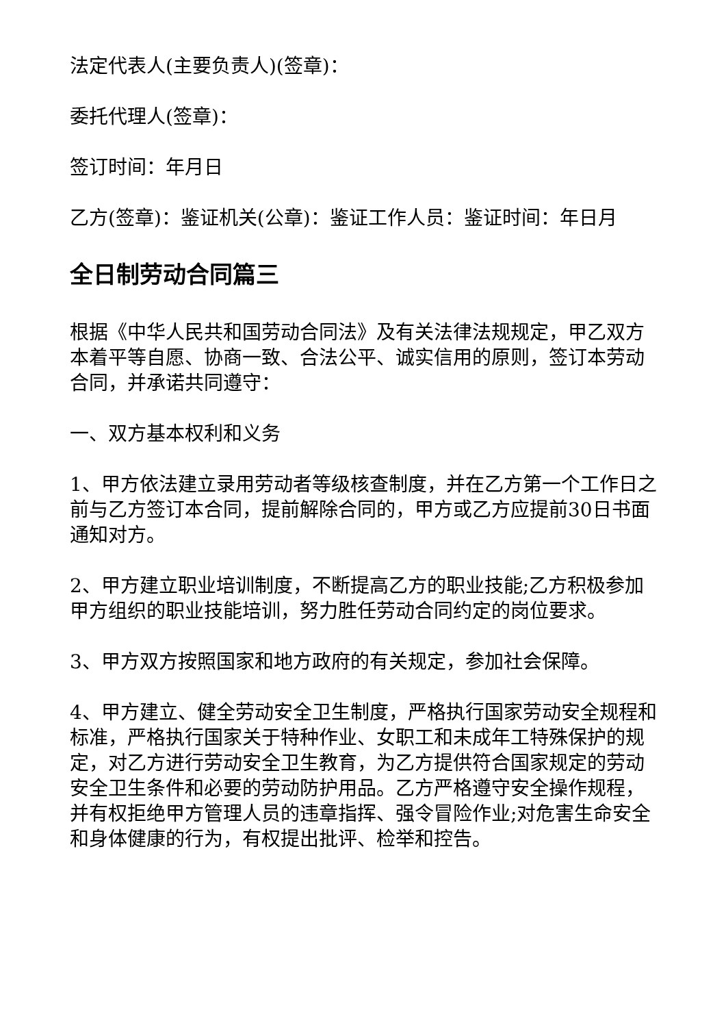法定代表人(主要负责人)(签章)：
委托代理人(签章)：
签订时间：年月日
乙方(签章)：鉴证机关(公章)：鉴证工作人员：鉴证时间：年日月
全日制劳动合同篇三
根据《中华人民共和国劳动合同法》及有关法律法规规定，甲乙双方本着平等自愿、协商一致、合法公平、诚实信用的原则，签订本劳动合同，并承诺共同遵守：
一、双方基本权利和义务
1、甲方依法建立录用劳动者等级核查制度，并在乙方第一个工作日之前与乙方签订本合同，提前解除合同的，甲方或乙方应提前30日书面通知对方。
2、甲方建立职业培训制度，不断提高乙方的职业技能;乙方积极参加甲方组织的职业技能培训，努力胜任劳动合同约定的岗位要求。
3、甲方双方按照国家和地方政府的有关规定，参加社会保障。
4、甲方建立、健全劳动安全卫生制度，严格执行国家劳动安全规程和标准，严格执行国家关于特种作业、女职工和未成年工特殊保护的规定，对乙方进行劳动安全卫生教育，为乙方提供符合国家规定的劳动安全卫生条件和必要的劳动防护用品。乙方严格遵守安全操作规程，并有权拒绝甲方管理人员的违章指挥、强令冒险作业;对危害生命安全和身体健康的行为，有权提出批评、检举和控告。